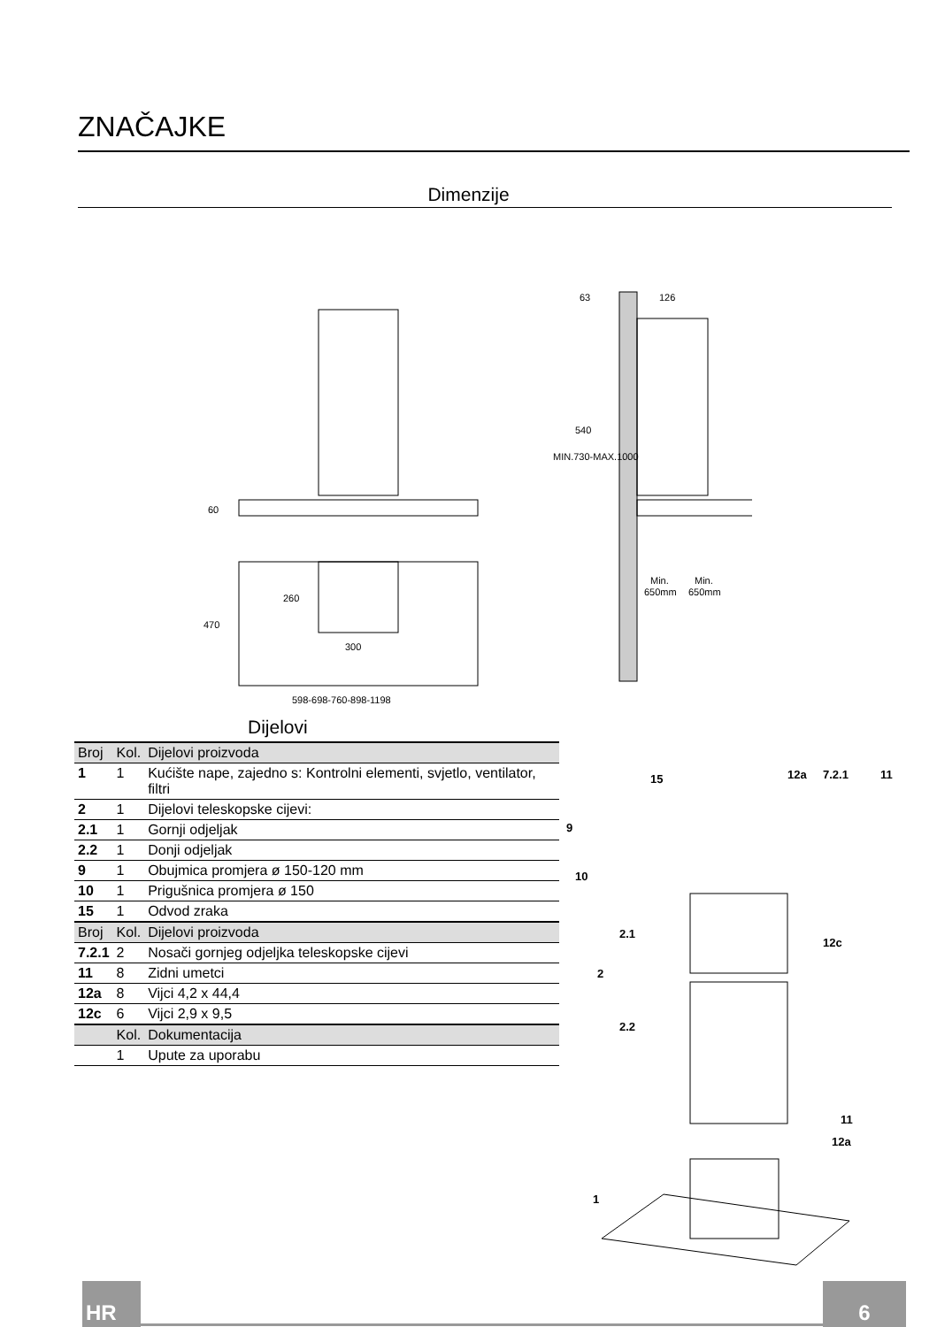ZNAČAJKE
Dimenzije
60
470
260
300
598-698-760-898-1198
63
126
MIN.730-MAX.1000
540
Min.
Min.
650mm
650mm
Dijelovi
| Broj | Kol. | Dijelovi proizvoda |
| --- | --- | --- |
| 1 | 1 | Kućište nape, zajedno s: Kontrolni elementi, svjetlo, ventilator, filtri |
| 2 | 1 | Dijelovi teleskopske cijevi: |
| 2.1 | 1 | Gornji odjeljak |
| 2.2 | 1 | Donji odjeljak |
| 9 | 1 | Obujmica promjera ø 150-120 mm |
| 10 | 1 | Prigušnica promjera ø 150 |
| 15 | 1 | Odvod zraka |
| Broj | Kol. | Dijelovi proizvoda |
| 7.2.1 | 2 | Nosači gornjeg odjeljka teleskopske cijevi |
| 11 | 8 | Zidni umetci |
| 12a | 8 | Vijci 4,2 x 44,4 |
| 12c | 6 | Vijci 2,9 x 9,5 |
| | Kol. | Dokumentacija |
| | 1 | Upute za uporabu |
15
12a
7.2.1
11
9
10
2.1
12c
2
2.2
11
12a
1
HR 6